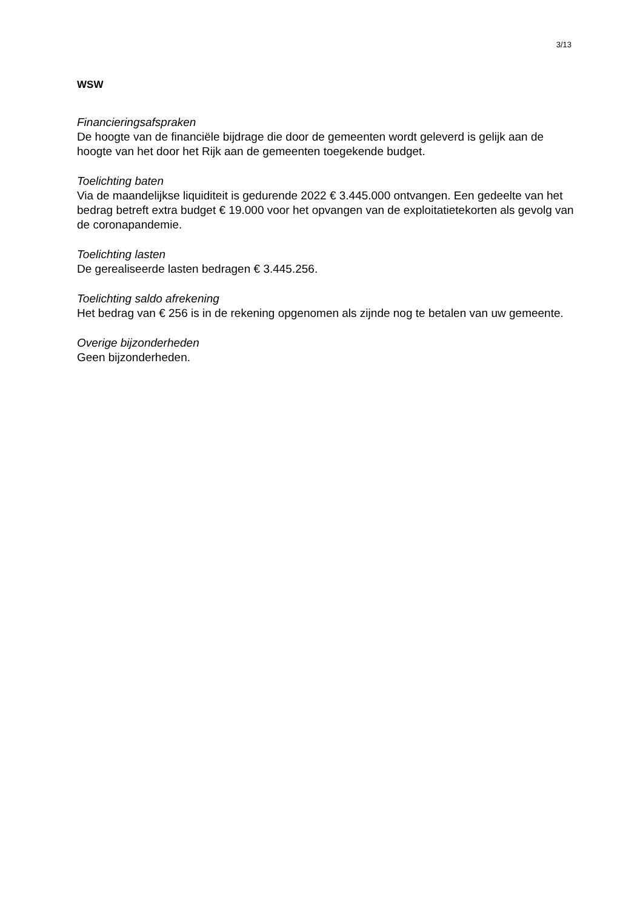3/13
WSW
Financieringsafspraken
De hoogte van de financiële bijdrage die door de gemeenten wordt geleverd is gelijk aan de hoogte van het door het Rijk aan de gemeenten toegekende budget.
Toelichting baten
Via de maandelijkse liquiditeit is gedurende 2022 € 3.445.000 ontvangen. Een gedeelte van het bedrag betreft extra budget € 19.000 voor het opvangen van de exploitatietekorten als gevolg van de coronapandemie.
Toelichting lasten
De gerealiseerde lasten bedragen € 3.445.256.
Toelichting saldo afrekening
Het bedrag van € 256 is in de rekening opgenomen als zijnde nog te betalen van uw gemeente.
Overige bijzonderheden
Geen bijzonderheden.